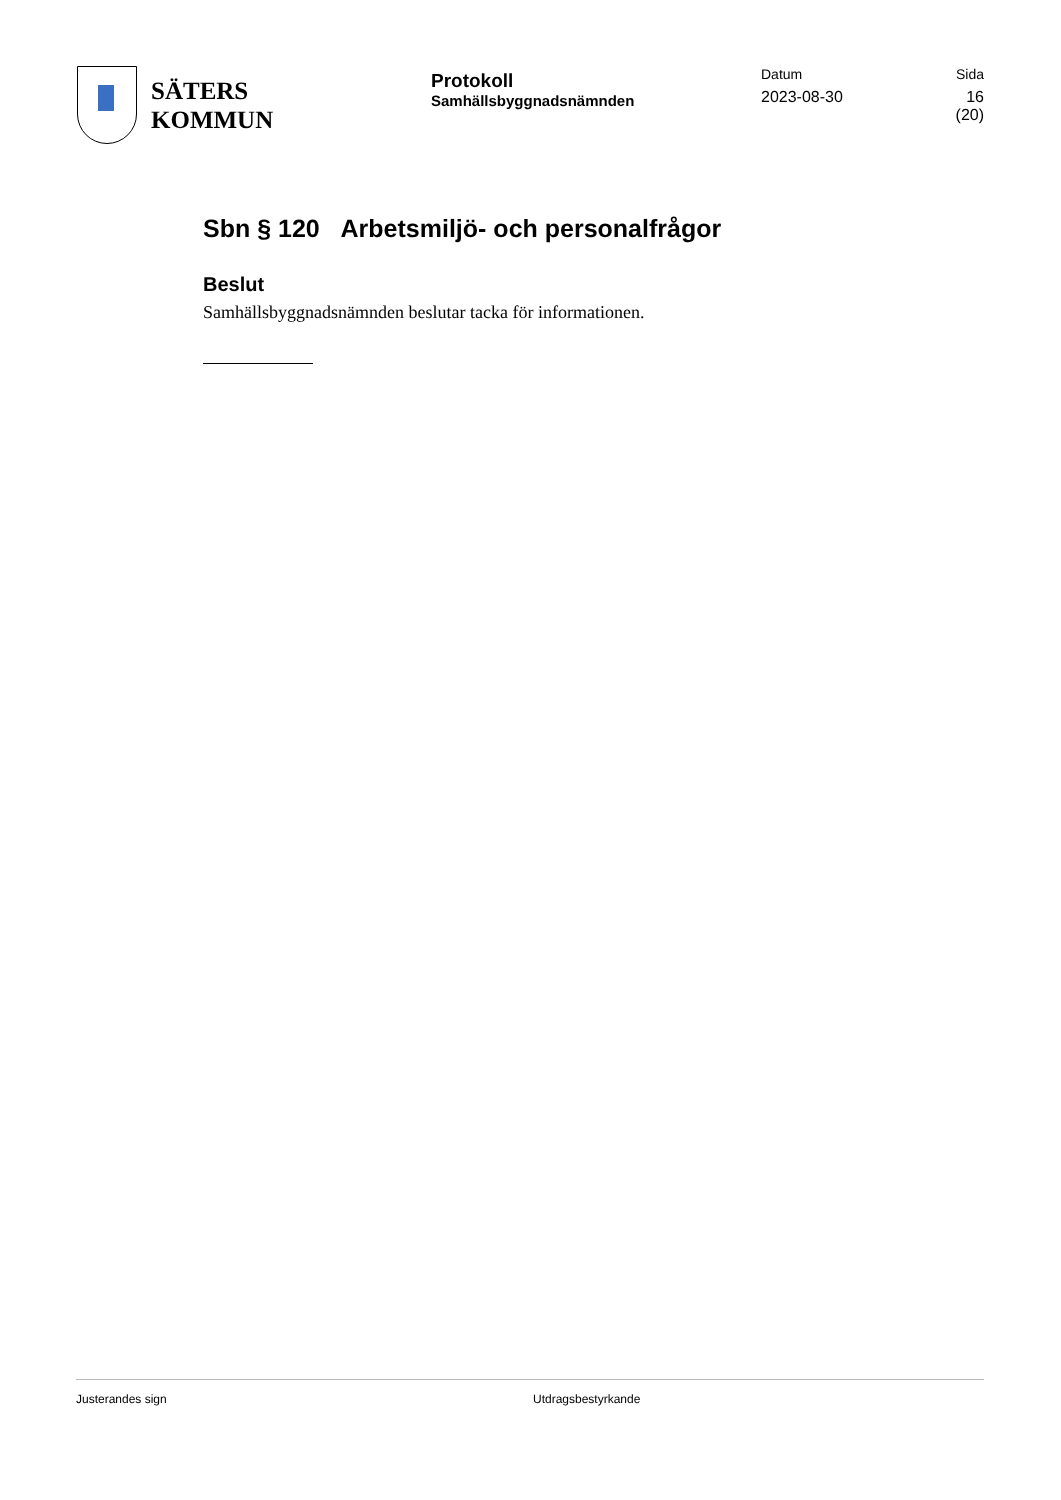SÄTERS
KOMMUN
Protokoll
Samhällsbyggnadsnämnden
Datum
2023-08-30
Sida
16 (20)
Sbn § 120 Arbetsmiljö- och personalfrågor
Beslut
Samhällsbyggnadsnämnden beslutar tacka för informationen.
Justerandes sign Utdragsbestyrkande